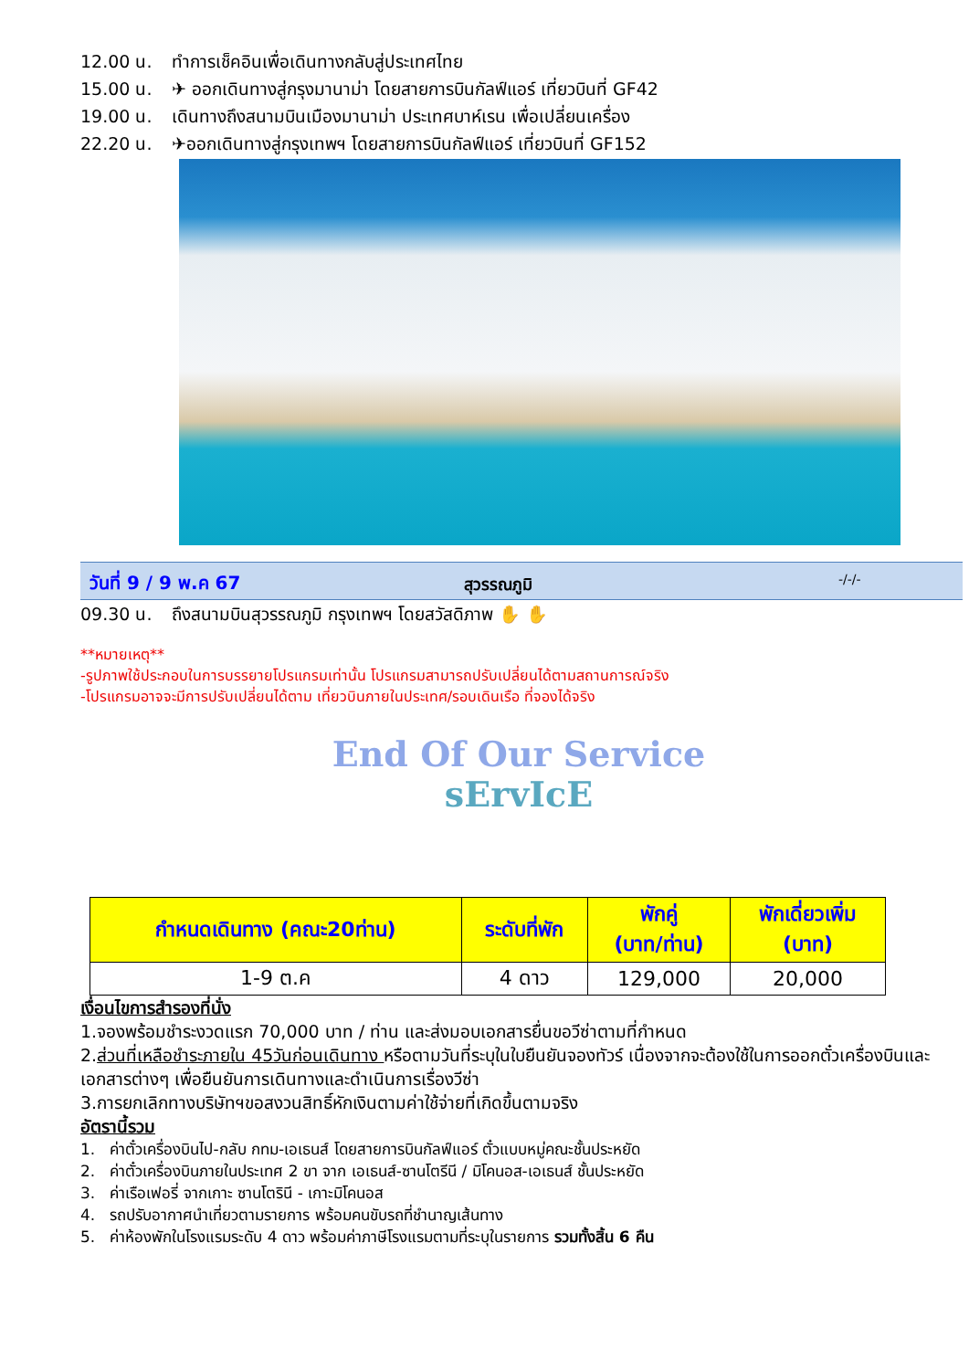12.00 น. ทำการเช็คอินเพื่อเดินทางกลับสู่ประเทศไทย
15.00 น. ✈ ออกเดินทางสู่กรุงมานาม่า โดยสายการบินกัลฟ์แอร์ เที่ยวบินที่ GF42
19.00 น. เดินทางถึงสนามบินเมืองมานาม่า ประเทศบาห์เรน เพื่อเปลี่ยนเครื่อง
22.20 น. ✈ออกเดินทางสู่กรุงเทพฯ โดยสายการบินกัลฟ์แอร์ เที่ยวบินที่ GF152
วันที่ 9 / 9 พ.ค 67
สุวรรณภูมิ
-/-/-
09.30 น. ถึงสนามบินสุวรรณภูมิ กรุงเทพฯ โดยสวัสดิภาพ ✋ ✋
**หมายเหตุ**
-รูปภาพใช้ประกอบในการบรรยายโปรแกรมเท่านั้น โปรแกรมสามารถปรับเปลี่ยนได้ตามสถานการณ์จริง
-โปรแกรมอาจจะมีการปรับเปลี่ยนได้ตาม เที่ยวบินภายในประเทศ/รอบเดินเรือ ที่จองได้จริง
End Of Our Service
sErvIcE
| กำหนดเดินทาง (คณะ20ท่าน) | ระดับที่พัก | พักคู่ (บาท/ท่าน) | พักเดี่ยวเพิ่ม (บาท) |
| --- | --- | --- | --- |
| 1-9 ต.ค | 4 ดาว | 129,000 | 20,000 |
เงื่อนไขการสำรองที่นั่ง
1.จองพร้อมชำระงวดแรก 70,000 บาท / ท่าน และส่งมอบเอกสารยื่นขอวีซ่าตามที่กำหนด
2.ส่วนที่เหลือชำระภายใน 45วันก่อนเดินทาง หรือตามวันที่ระบุในใบยืนยันจองทัวร์ เนื่องจากจะต้องใช้ในการออกตั๋วเครื่องบินและเอกสารต่างๆ เพื่อยืนยันการเดินทางและดำเนินการเรื่องวีซ่า
3.การยกเลิกทางบริษัทฯขอสงวนสิทธิ์หักเงินตามค่าใช้จ่ายที่เกิดขึ้นตามจริง
อัตรานี้รวม
1. ค่าตั๋วเครื่องบินไป-กลับ กทม-เอเธนส์ โดยสายการบินกัลฟ์แอร์ ตั๋วแบบหมู่คณะชั้นประหยัด
2. ค่าตั๋วเครื่องบินภายในประเทศ 2 ขา จาก เอเธนส์-ซานโตรีนี / มิโคนอส-เอเธนส์ ชั้นประหยัด
3. ค่าเรือเฟอรี่ จากเกาะ ซานโตรินี - เกาะมิโคนอส
4. รถปรับอากาศนำเที่ยวตามรายการ พร้อมคนขับรถที่ชำนาญเส้นทาง
5. ค่าห้องพักในโรงแรมระดับ 4 ดาว พร้อมค่าภาษีโรงแรมตามที่ระบุในรายการ รวมทั้งสิ้น 6 คืน